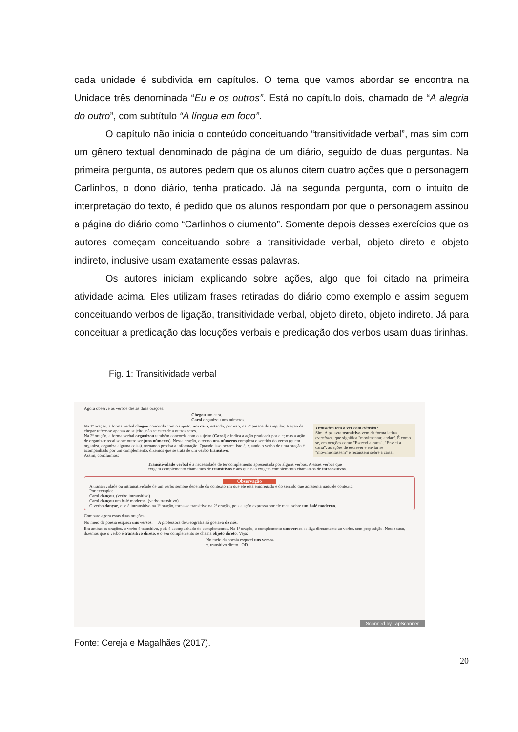cada unidade é subdivida em capítulos. O tema que vamos abordar se encontra na Unidade três denominada “Eu e os outros”. Está no capítulo dois, chamado de “A alegria do outro”, com subtítulo “A língua em foco”.
O capítulo não inicia o conteúdo conceituando “transitividade verbal”, mas sim com um gênero textual denominado de página de um diário, seguido de duas perguntas. Na primeira pergunta, os autores pedem que os alunos citem quatro ações que o personagem Carlinhos, o dono diário, tenha praticado. Já na segunda pergunta, com o intuito de interpretação do texto, é pedido que os alunos respondam por que o personagem assinou a página do diário como “Carlinhos o ciumento”. Somente depois desses exercícios que os autores começam conceituando sobre a transitividade verbal, objeto direto e objeto indireto, inclusive usam exatamente essas palavras.
Os autores iniciam explicando sobre ações, algo que foi citado na primeira atividade acima. Eles utilizam frases retiradas do diário como exemplo e assim seguem conceituando verbos de ligação, transitividade verbal, objeto direto, objeto indireto. Já para conceituar a predicação das locuções verbais e predicação dos verbos usam duas tirinhas.
Fig. 1: Transitividade verbal
Agora observe os verbos destas duas orações:
Chegou um cara.
Carol organizou uns números.
Transitivo tem a ver com trânsito?
Sim. A palavra transitivo vem da forma latina transitare, que significa "movimentar, andar". É como se, em orações como "Escrevi a carta", "Enviei a carta", as ações de escrever e enviar se "movimentassem" e recaíssem sobre a carta.
Na 1ª oração, a forma verbal chegou concorda com o sujeito, um cara, estando, por isso, na 3ª pessoa do singular. A ação de chegar refere-se apenas ao sujeito, não se estende a outros seres.
Na 2ª oração, a forma verbal organizou também concorda com o sujeito (Carol) e indica a ação praticada por ele; mas a ação de organizar recai sobre outro ser (uns números). Nessa oração, o termo uns números completa o sentido do verbo (quem organiza, organiza alguma coisa), tornando precisa a informação. Quando isso ocorre, isto é, quando o verbo de uma oração é acompanhado por um complemento, dizemos que se trata de um verbo transitivo.
Assim, concluímos:
Transitividade verbal é a necessidade de ter complemento apresentada por alguns verbos. A esses verbos que exigem complemento chamamos de transitivos e aos que não exigem complemento chamamos de intransitivos.
Observação
A transitividade ou intransitividade de um verbo sempre depende do contexto em que ele está empregado e do sentido que apresenta naquele contexto.
Por exemplo:
Carol dançou. (verbo intransitivo)
Carol dançou um balé moderno. (verbo transitivo)
O verbo dançar, que é intransitivo na 1ª oração, torna-se transitivo na 2ª oração, pois a ação expressa por ele recai sobre um balé moderno.
Compare agora estas duas orações:
No meio da poesia esqueci uns versos. A professora de Geografia só gostava de nós.
Em ambas as orações, o verbo é transitivo, pois é acompanhado de complementos. Na 1ª oração, o complemento uns versos se liga diretamente ao verbo, sem preposição. Nesse caso, dizemos que o verbo é transitivo direto, e o seu complemento se chama objeto direto. Veja:
No meio da poesia esqueci uns versos.
v. transitivo direto OD
Scanned by TapScanner
Fonte: Cereja e Magalhães (2017).
20